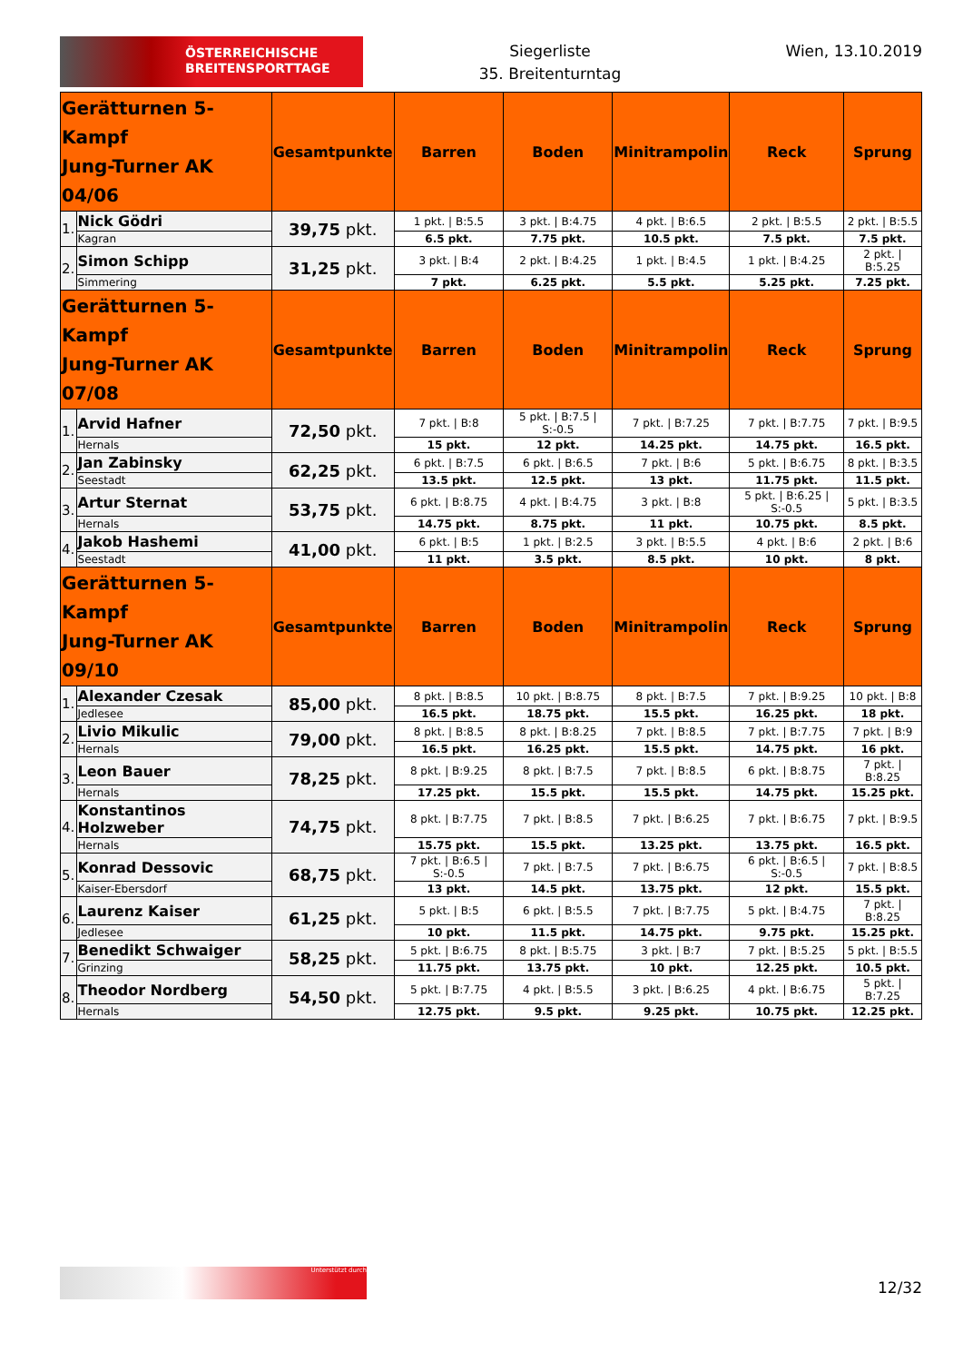ÖSTERREICHISCHE
BREITENSPORTTAGE
Siegerliste
35. Breitenturntag
Wien, 13.10.2019
| Gerätturnen 5-Kampf Jung-Turner AK 04/06 | | Gesamtpunkte | Barren | Boden | Minitrampolin | Reck | Sprung |
| --- | --- | --- | --- | --- | --- | --- | --- |
| 1. | Nick Gödri | 39,75 pkt. | 1 pkt. / B:5.5 | 3 pkt. / B:4.75 | 4 pkt. / B:6.5 | 2 pkt. / B:5.5 | 2 pkt. / B:5.5 |
| | Kagran | | 6.5 pkt. | 7.75 pkt. | 10.5 pkt. | 7.5 pkt. | 7.5 pkt. |
| 2. | Simon Schipp | 31,25 pkt. | 3 pkt. / B:4 | 2 pkt. / B:4.25 | 1 pkt. / B:4.5 | 1 pkt. / B:4.25 | 2 pkt. / B:5.25 |
| | Simmering | | 7 pkt. | 6.25 pkt. | 5.5 pkt. | 5.25 pkt. | 7.25 pkt. |
| Gerätturnen 5-Kampf Jung-Turner AK 07/08 | | Gesamtpunkte | Barren | Boden | Minitrampolin | Reck | Sprung |
| 1. | Arvid Hafner | 72,50 pkt. | 7 pkt. / B:8 | 5 pkt. / B:7.5 / S:-0.5 | 7 pkt. / B:7.25 | 7 pkt. / B:7.75 | 7 pkt. / B:9.5 |
| | Hernals | | 15 pkt. | 12 pkt. | 14.25 pkt. | 14.75 pkt. | 16.5 pkt. |
| 2. | Jan Zabinsky | 62,25 pkt. | 6 pkt. / B:7.5 | 6 pkt. / B:6.5 | 7 pkt. / B:6 | 5 pkt. / B:6.75 | 8 pkt. / B:3.5 |
| | Seestadt | | 13.5 pkt. | 12.5 pkt. | 13 pkt. | 11.75 pkt. | 11.5 pkt. |
| 3. | Artur Sternat | 53,75 pkt. | 6 pkt. / B:8.75 | 4 pkt. / B:4.75 | 3 pkt. / B:8 | 5 pkt. / B:6.25 / S:-0.5 | 5 pkt. / B:3.5 |
| | Hernals | | 14.75 pkt. | 8.75 pkt. | 11 pkt. | 10.75 pkt. | 8.5 pkt. |
| 4. | Jakob Hashemi | 41,00 pkt. | 6 pkt. / B:5 | 1 pkt. / B:2.5 | 3 pkt. / B:5.5 | 4 pkt. / B:6 | 2 pkt. / B:6 |
| | Seestadt | | 11 pkt. | 3.5 pkt. | 8.5 pkt. | 10 pkt. | 8 pkt. |
| Gerätturnen 5-Kampf Jung-Turner AK 09/10 | | Gesamtpunkte | Barren | Boden | Minitrampolin | Reck | Sprung |
| 1. | Alexander Czesak | 85,00 pkt. | 8 pkt. / B:8.5 | 10 pkt. / B:8.75 | 8 pkt. / B:7.5 | 7 pkt. / B:9.25 | 10 pkt. / B:8 |
| | Jedlesee | | 16.5 pkt. | 18.75 pkt. | 15.5 pkt. | 16.25 pkt. | 18 pkt. |
| 2. | Livio Mikulic | 79,00 pkt. | 8 pkt. / B:8.5 | 8 pkt. / B:8.25 | 7 pkt. / B:8.5 | 7 pkt. / B:7.75 | 7 pkt. / B:9 |
| | Hernals | | 16.5 pkt. | 16.25 pkt. | 15.5 pkt. | 14.75 pkt. | 16 pkt. |
| 3. | Leon Bauer | 78,25 pkt. | 8 pkt. / B:9.25 | 8 pkt. / B:7.5 | 7 pkt. / B:8.5 | 6 pkt. / B:8.75 | 7 pkt. / B:8.25 |
| | Hernals | | 17.25 pkt. | 15.5 pkt. | 15.5 pkt. | 14.75 pkt. | 15.25 pkt. |
| 4. | Konstantinos Holzweber | 74,75 pkt. | 8 pkt. / B:7.75 | 7 pkt. / B:8.5 | 7 pkt. / B:6.25 | 7 pkt. / B:6.75 | 7 pkt. / B:9.5 |
| | Hernals | | 15.75 pkt. | 15.5 pkt. | 13.25 pkt. | 13.75 pkt. | 16.5 pkt. |
| 5. | Konrad Dessovic | 68,75 pkt. | 7 pkt. / B:6.5 / S:-0.5 | 7 pkt. / B:7.5 | 7 pkt. / B:6.75 | 6 pkt. / B:6.5 / S:-0.5 | 7 pkt. / B:8.5 |
| | Kaiser-Ebersdorf | | 13 pkt. | 14.5 pkt. | 13.75 pkt. | 12 pkt. | 15.5 pkt. |
| 6. | Laurenz Kaiser | 61,25 pkt. | 5 pkt. / B:5 | 6 pkt. / B:5.5 | 7 pkt. / B:7.75 | 5 pkt. / B:4.75 | 7 pkt. / B:8.25 |
| | Jedlesee | | 10 pkt. | 11.5 pkt. | 14.75 pkt. | 9.75 pkt. | 15.25 pkt. |
| 7. | Benedikt Schwaiger | 58,25 pkt. | 5 pkt. / B:6.75 | 8 pkt. / B:5.75 | 3 pkt. / B:7 | 7 pkt. / B:5.25 | 5 pkt. / B:5.5 |
| | Grinzing | | 11.75 pkt. | 13.75 pkt. | 10 pkt. | 12.25 pkt. | 10.5 pkt. |
| 8. | Theodor Nordberg | 54,50 pkt. | 5 pkt. / B:7.75 | 4 pkt. / B:5.5 | 3 pkt. / B:6.25 | 4 pkt. / B:6.75 | 5 pkt. / B:7.25 |
| | Hernals | | 12.75 pkt. | 9.5 pkt. | 9.25 pkt. | 10.75 pkt. | 12.25 pkt. |
Unterstützt durch
12/32